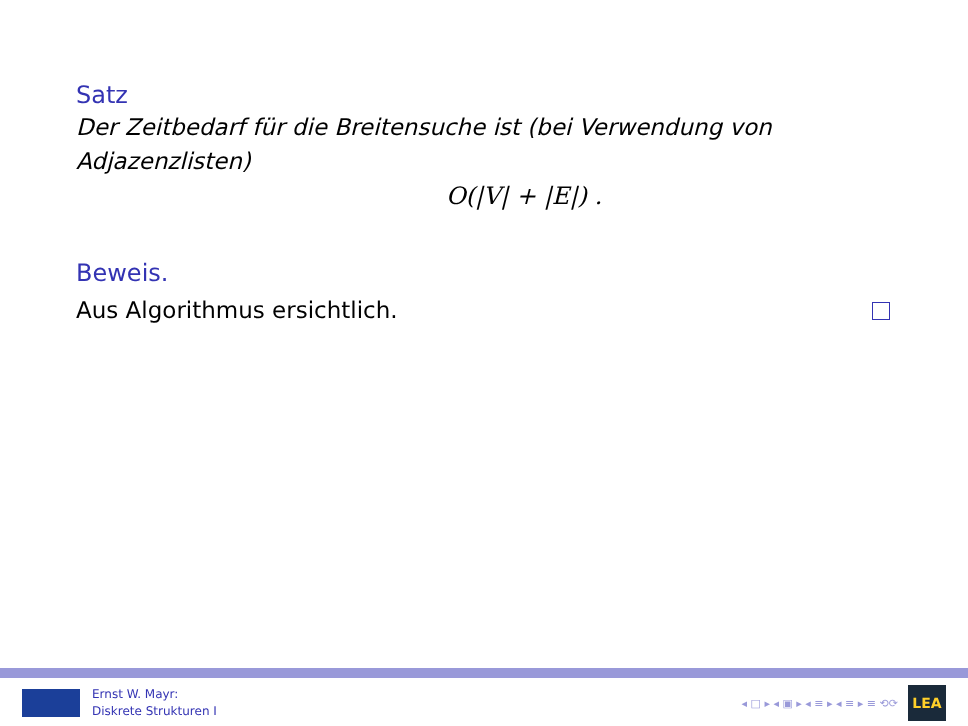Satz
Der Zeitbedarf für die Breitensuche ist (bei Verwendung von Adjazenzlisten)
O(|V| + |E|) .
Beweis.
Aus Algorithmus ersichtlich.
Ernst W. Mayr:
Diskrete Strukturen I
◂ □ ▸ ◂ ▣ ▸ ◂ ≡ ▸ ◂ ≡ ▸ ≡ ⟲⟳
LEA